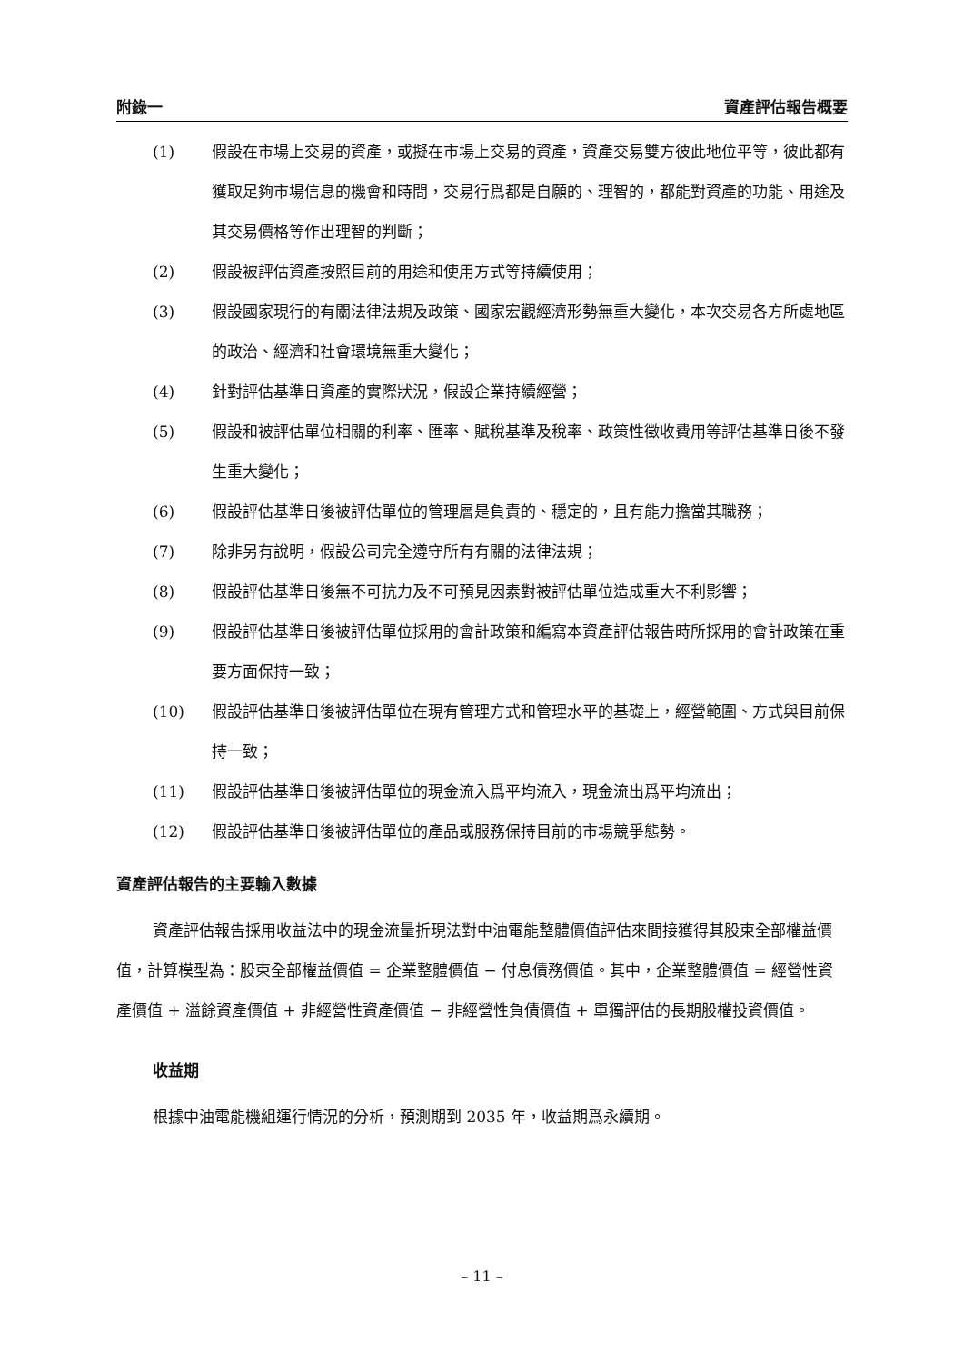附錄一 資產評估報告概要
(1) 假設在市場上交易的資產，或擬在市場上交易的資產，資產交易雙方彼此地位平等，彼此都有獲取足夠市場信息的機會和時間，交易行爲都是自願的、理智的，都能對資產的功能、用途及其交易價格等作出理智的判斷；
(2) 假設被評估資產按照目前的用途和使用方式等持續使用；
(3) 假設國家現行的有關法律法規及政策、國家宏觀經濟形勢無重大變化，本次交易各方所處地區的政治、經濟和社會環境無重大變化；
(4) 針對評估基準日資產的實際狀況，假設企業持續經營；
(5) 假設和被評估單位相關的利率、匯率、賦稅基準及稅率、政策性徵收費用等評估基準日後不發生重大變化；
(6) 假設評估基準日後被評估單位的管理層是負責的、穩定的，且有能力擔當其職務；
(7) 除非另有說明，假設公司完全遵守所有有關的法律法規；
(8) 假設評估基準日後無不可抗力及不可預見因素對被評估單位造成重大不利影響；
(9) 假設評估基準日後被評估單位採用的會計政策和編寫本資產評估報告時所採用的會計政策在重要方面保持一致；
(10) 假設評估基準日後被評估單位在現有管理方式和管理水平的基礎上，經營範圍、方式與目前保持一致；
(11) 假設評估基準日後被評估單位的現金流入爲平均流入，現金流出爲平均流出；
(12) 假設評估基準日後被評估單位的產品或服務保持目前的市場競爭態勢。
資產評估報告的主要輸入數據
資產評估報告採用收益法中的現金流量折現法對中油電能整體價值評估來間接獲得其股東全部權益價值，計算模型為：股東全部權益價值 = 企業整體價值 − 付息債務價值。其中，企業整體價值 = 經營性資產價值 + 溢餘資產價值 + 非經營性資產價值 − 非經營性負債價值 + 單獨評估的長期股權投資價值。
收益期
根據中油電能機組運行情況的分析，預測期到 2035 年，收益期爲永續期。
– 11 –